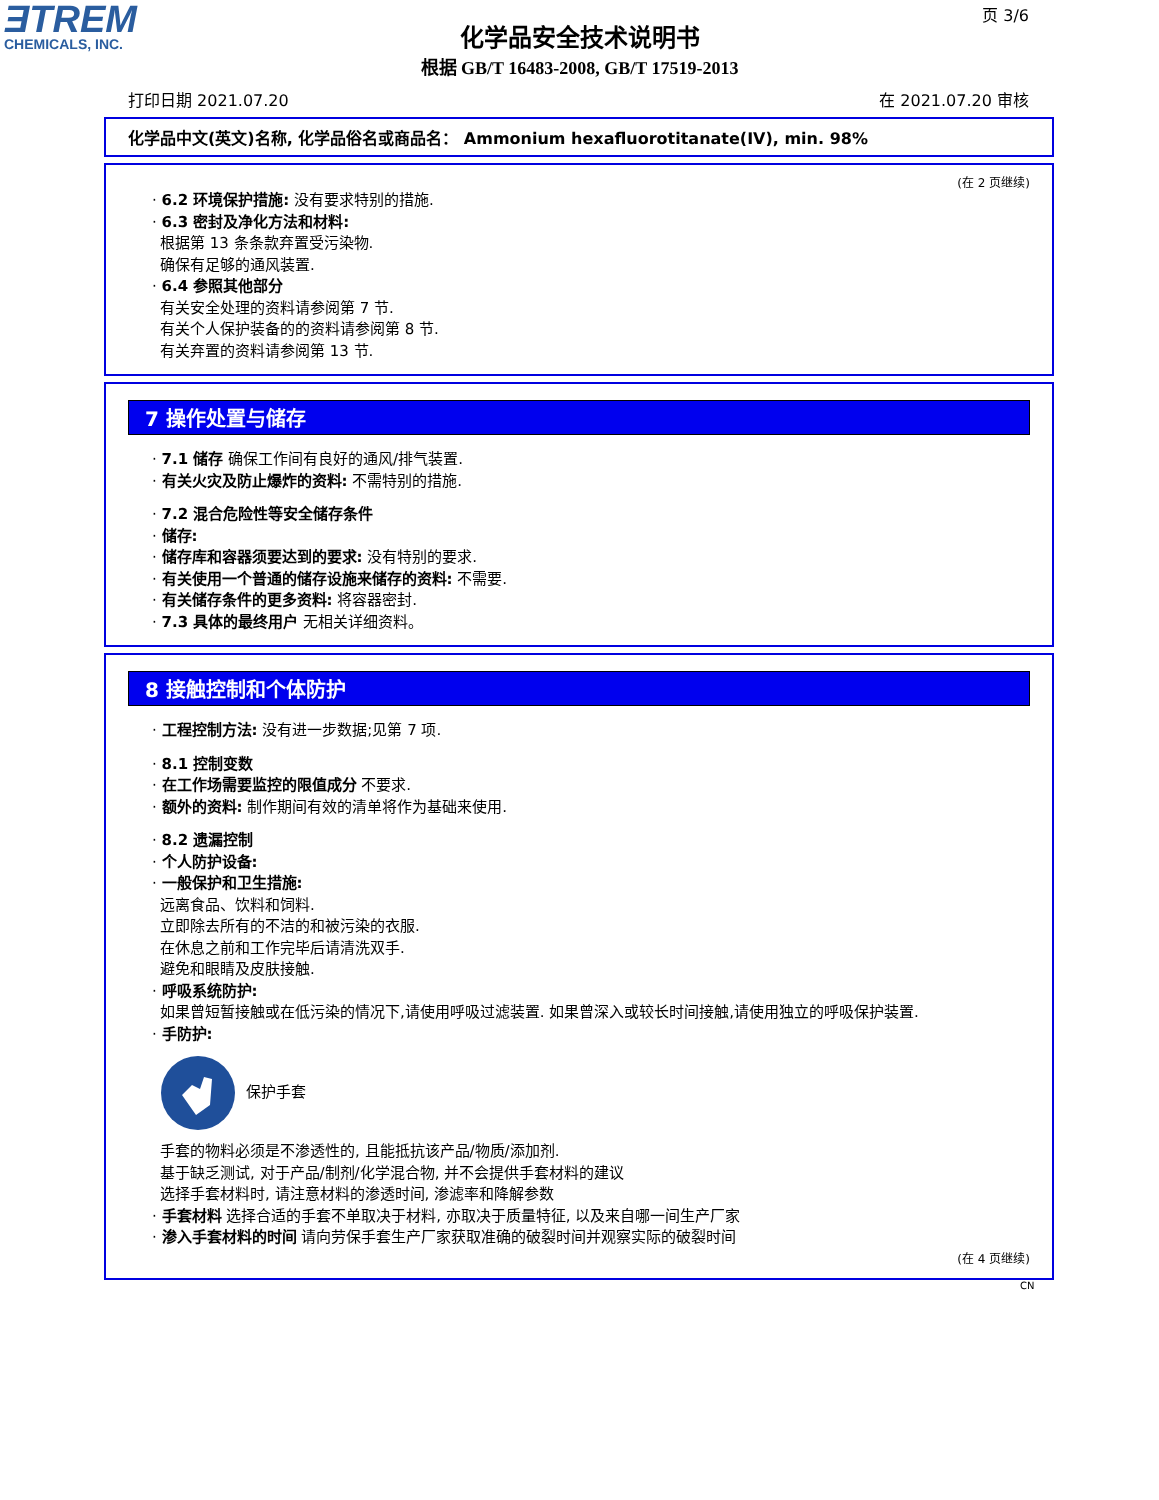ƎTREM
CHEMICALS, INC.
页 3/6
化学品安全技术说明书
根据 GB/T 16483-2008, GB/T 17519-2013
打印日期 2021.07.20 在 2021.07.20 审核
化学品中文(英文)名称, 化学品俗名或商品名： Ammonium hexafluorotitanate(IV), min. 98%
(在 2 页继续)
· 6.2 环境保护措施: 没有要求特别的措施.
· 6.3 密封及净化方法和材料:
根据第 13 条条款弃置受污染物.
确保有足够的通风装置.
· 6.4 参照其他部分
有关安全处理的资料请参阅第 7 节.
有关个人保护装备的的资料请参阅第 8 节.
有关弃置的资料请参阅第 13 节.
7 操作处置与储存
· 7.1 储存 确保工作间有良好的通风/排气装置.
· 有关火灾及防止爆炸的资料: 不需特别的措施.
· 7.2 混合危险性等安全储存条件
· 储存:
· 储存库和容器须要达到的要求: 没有特别的要求.
· 有关使用一个普通的储存设施来储存的资料: 不需要.
· 有关储存条件的更多资料: 将容器密封.
· 7.3 具体的最终用户 无相关详细资料。
8 接触控制和个体防护
· 工程控制方法: 没有进一步数据;见第 7 项.
· 8.1 控制变数
· 在工作场需要监控的限值成分 不要求.
· 额外的资料: 制作期间有效的清单将作为基础来使用.
· 8.2 遗漏控制
· 个人防护设备:
· 一般保护和卫生措施:
远离食品、饮料和饲料.
立即除去所有的不洁的和被污染的衣服.
在休息之前和工作完毕后请清洗双手.
避免和眼睛及皮肤接触.
· 呼吸系统防护:
如果曾短暂接触或在低污染的情况下,请使用呼吸过滤装置. 如果曾深入或较长时间接触,请使用独立的呼吸保护装置.
· 手防护:
保护手套
手套的物料必须是不渗透性的, 且能抵抗该产品/物质/添加剂.
基于缺乏测试, 对于产品/制剂/化学混合物, 并不会提供手套材料的建议
选择手套材料时, 请注意材料的渗透时间, 渗滤率和降解参数
· 手套材料 选择合适的手套不单取决于材料, 亦取决于质量特征, 以及来自哪一间生产厂家
· 渗入手套材料的时间 请向劳保手套生产厂家获取准确的破裂时间并观察实际的破裂时间
(在 4 页继续)
CN